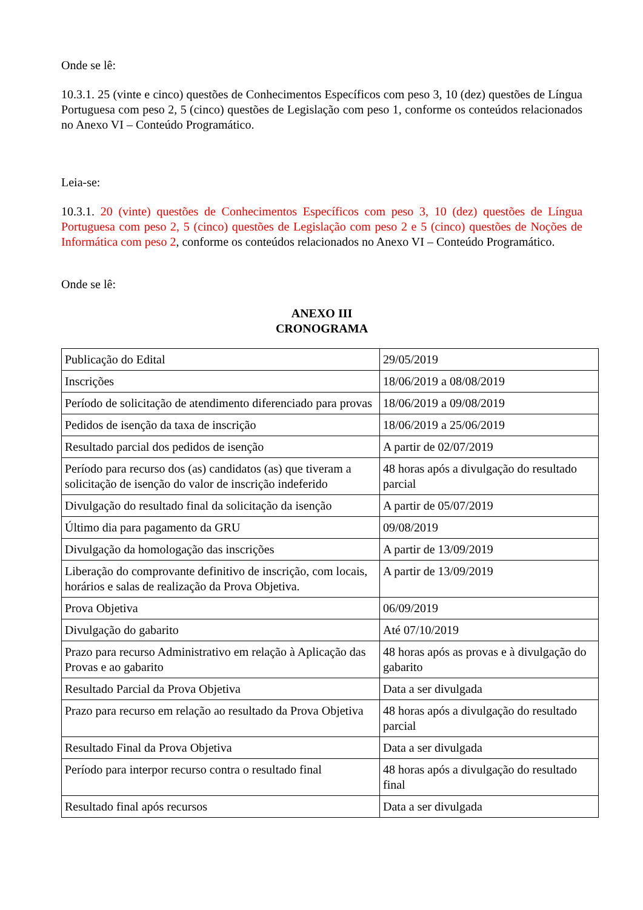Onde se lê:
10.3.1. 25 (vinte e cinco) questões de Conhecimentos Específicos com peso 3, 10 (dez) questões de Língua Portuguesa com peso 2, 5 (cinco) questões de Legislação com peso 1, conforme os conteúdos relacionados no Anexo VI – Conteúdo Programático.
Leia-se:
10.3.1. 20 (vinte) questões de Conhecimentos Específicos com peso 3, 10 (dez) questões de Língua Portuguesa com peso 2, 5 (cinco) questões de Legislação com peso 2 e 5 (cinco) questões de Noções de Informática com peso 2, conforme os conteúdos relacionados no Anexo VI – Conteúdo Programático.
Onde se lê:
ANEXO III
CRONOGRAMA
| Publicação do Edital | 29/05/2019 |
| Inscrições | 18/06/2019 a 08/08/2019 |
| Período de solicitação de atendimento diferenciado para provas | 18/06/2019 a 09/08/2019 |
| Pedidos de isenção da taxa de inscrição | 18/06/2019 a 25/06/2019 |
| Resultado parcial dos pedidos de isenção | A partir de 02/07/2019 |
| Período para recurso dos (as) candidatos (as) que tiveram a solicitação de isenção do valor de inscrição indeferido | 48 horas após a divulgação do resultado parcial |
| Divulgação do resultado final da solicitação da isenção | A partir de 05/07/2019 |
| Último dia para pagamento da GRU | 09/08/2019 |
| Divulgação da homologação das inscrições | A partir de 13/09/2019 |
| Liberação do comprovante definitivo de inscrição, com locais, horários e salas de realização da Prova Objetiva. | A partir de 13/09/2019 |
| Prova Objetiva | 06/09/2019 |
| Divulgação do gabarito | Até 07/10/2019 |
| Prazo para recurso Administrativo em relação à Aplicação das Provas e ao gabarito | 48 horas após as provas e à divulgação do gabarito |
| Resultado Parcial da Prova Objetiva | Data a ser divulgada |
| Prazo para recurso em relação ao resultado da Prova Objetiva | 48 horas após a divulgação do resultado parcial |
| Resultado Final da Prova Objetiva | Data a ser divulgada |
| Período para interpor recurso contra o resultado final | 48 horas após a divulgação do resultado final |
| Resultado final após recursos | Data a ser divulgada |